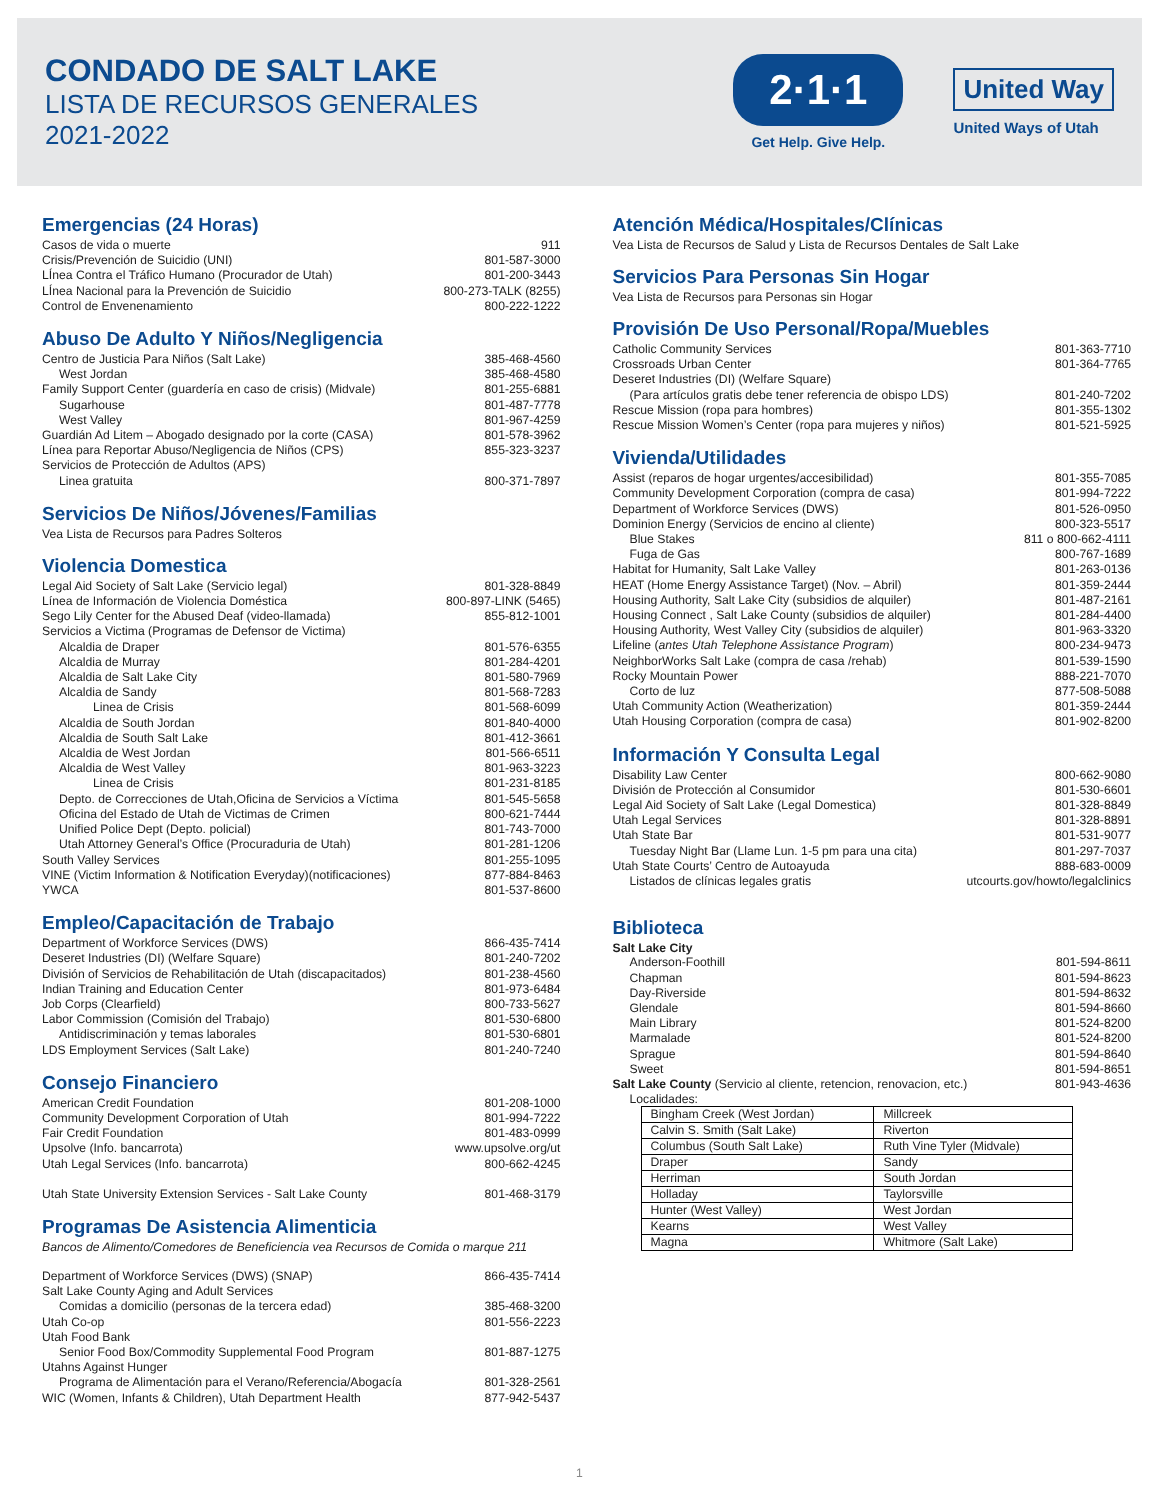CONDADO DE SALT LAKE
LISTA DE RECURSOS GENERALES
2021-2022
2·1·1
Get Help. Give Help.
United Way
United Ways of Utah
Emergencias (24 Horas)
Casos de vida o muerte 911
Crisis/Prevención de Suicidio (UNI) 801-587-3000
LÍnea Contra el Tráfico Humano (Procurador de Utah) 801-200-3443
LÍnea Nacional para la Prevención de Suicidio 800-273-TALK (8255)
Control de Envenenamiento 800-222-1222
Abuso De Adulto Y Niños/Negligencia
Centro de Justicia Para Niños (Salt Lake) 385-468-4560
West Jordan 385-468-4580
Family Support Center (guardería en caso de crisis) (Midvale) 801-255-6881
Sugarhouse 801-487-7778
West Valley 801-967-4259
Guardián Ad Litem – Abogado designado por la corte (CASA) 801-578-3962
Línea para Reportar Abuso/Negligencia de Niños (CPS) 855-323-3237
Servicios de Protección de Adultos (APS)
Linea gratuita 800-371-7897
Servicios De Niños/Jóvenes/Familias
Vea Lista de Recursos para Padres Solteros
Violencia Domestica
Legal Aid Society of Salt Lake (Servicio legal) 801-328-8849
Línea de Información de Violencia Doméstica 800-897-LINK (5465)
Sego Lily Center for the Abused Deaf (video-llamada) 855-812-1001
Servicios a Victima (Programas de Defensor de Victima)
Alcaldia de Draper 801-576-6355
Alcaldia de Murray 801-284-4201
Alcaldia de Salt Lake City 801-580-7969
Alcaldia de Sandy 801-568-7283
Linea de Crisis 801-568-6099
Alcaldia de South Jordan 801-840-4000
Alcaldia de South Salt Lake 801-412-3661
Alcaldia de West Jordan 801-566-6511
Alcaldia de West Valley 801-963-3223
Linea de Crisis 801-231-8185
Depto. de Correcciones de Utah,Oficina de Servicios a Víctima 801-545-5658
Oficina del Estado de Utah de Victimas de Crimen 800-621-7444
Unified Police Dept (Depto. policial) 801-743-7000
Utah Attorney General’s Office (Procuraduria de Utah) 801-281-1206
South Valley Services 801-255-1095
VINE (Victim Information & Notification Everyday)(notificaciones) 877-884-8463
YWCA 801-537-8600
Empleo/Capacitación de Trabajo
Department of Workforce Services (DWS) 866-435-7414
Deseret Industries (DI) (Welfare Square) 801-240-7202
División of Servicios de Rehabilitación de Utah (discapacitados) 801-238-4560
Indian Training and Education Center 801-973-6484
Job Corps (Clearfield) 800-733-5627
Labor Commission (Comisión del Trabajo) 801-530-6800
Antidiscriminación y temas laborales 801-530-6801
LDS Employment Services (Salt Lake) 801-240-7240
Consejo Financiero
American Credit Foundation 801-208-1000
Community Development Corporation of Utah 801-994-7222
Fair Credit Foundation 801-483-0999
Upsolve (Info. bancarrota) www.upsolve.org/ut
Utah Legal Services (Info. bancarrota) 800-662-4245
Utah State University Extension Services - Salt Lake County 801-468-3179
Programas De Asistencia Alimenticia
Bancos de Alimento/Comedores de Beneficiencia vea Recursos de Comida o marque 211
Department of Workforce Services (DWS) (SNAP) 866-435-7414
Salt Lake County Aging and Adult Services
Comidas a domicilio (personas de la tercera edad) 385-468-3200
Utah Co-op 801-556-2223
Utah Food Bank
Senior Food Box/Commodity Supplemental Food Program 801-887-1275
Utahns Against Hunger
Programa de Alimentación para el Verano/Referencia/Abogacía 801-328-2561
WIC (Women, Infants & Children), Utah Department Health 877-942-5437
Atención Médica/Hospitales/Clínicas
Vea Lista de Recursos de Salud y Lista de Recursos Dentales de Salt Lake
Servicios Para Personas Sin Hogar
Vea Lista de Recursos para Personas sin Hogar
Provisión De Uso Personal/Ropa/Muebles
Catholic Community Services 801-363-7710
Crossroads Urban Center 801-364-7765
Deseret Industries (DI) (Welfare Square)
(Para artículos gratis debe tener referencia de obispo LDS) 801-240-7202
Rescue Mission (ropa para hombres) 801-355-1302
Rescue Mission Women’s Center (ropa para mujeres y niños) 801-521-5925
Vivienda/Utilidades
Assist (reparos de hogar urgentes/accesibilidad) 801-355-7085
Community Development Corporation (compra de casa) 801-994-7222
Department of Workforce Services (DWS) 801-526-0950
Dominion Energy (Servicios de encino al cliente) 800-323-5517
Blue Stakes 811 o 800-662-4111
Fuga de Gas 800-767-1689
Habitat for Humanity, Salt Lake Valley 801-263-0136
HEAT (Home Energy Assistance Target) (Nov. – Abril) 801-359-2444
Housing Authority, Salt Lake City (subsidios de alquiler) 801-487-2161
Housing Connect , Salt Lake County (subsidios de alquiler) 801-284-4400
Housing Authority, West Valley City (subsidios de alquiler) 801-963-3320
Lifeline (antes Utah Telephone Assistance Program) 800-234-9473
NeighborWorks Salt Lake (compra de casa /rehab) 801-539-1590
Rocky Mountain Power 888-221-7070
Corto de luz 877-508-5088
Utah Community Action (Weatherization) 801-359-2444
Utah Housing Corporation (compra de casa) 801-902-8200
Información Y Consulta Legal
Disability Law Center 800-662-9080
División de Protección al Consumidor 801-530-6601
Legal Aid Society of Salt Lake (Legal Domestica) 801-328-8849
Utah Legal Services 801-328-8891
Utah State Bar 801-531-9077
Tuesday Night Bar (Llame Lun. 1-5 pm para una cita) 801-297-7037
Utah State Courts’ Centro de Autoayuda 888-683-0009
Listados de clínicas legales gratis utcourts.gov/howto/legalclinics
Biblioteca
Salt Lake City
Anderson-Foothill 801-594-8611
Chapman 801-594-8623
Day-Riverside 801-594-8632
Glendale 801-594-8660
Main Library 801-524-8200
Marmalade 801-524-8200
Sprague 801-594-8640
Sweet 801-594-8651
Salt Lake County (Servicio al cliente, retencion, renovacion, etc.) 801-943-4636
Localidades:
| Bingham Creek (West Jordan) | Millcreek |
| Calvin S. Smith (Salt Lake) | Riverton |
| Columbus (South Salt Lake) | Ruth Vine Tyler (Midvale) |
| Draper | Sandy |
| Herriman | South Jordan |
| Holladay | Taylorsville |
| Hunter (West Valley) | West Jordan |
| Kearns | West Valley |
| Magna | Whitmore (Salt Lake) |
1